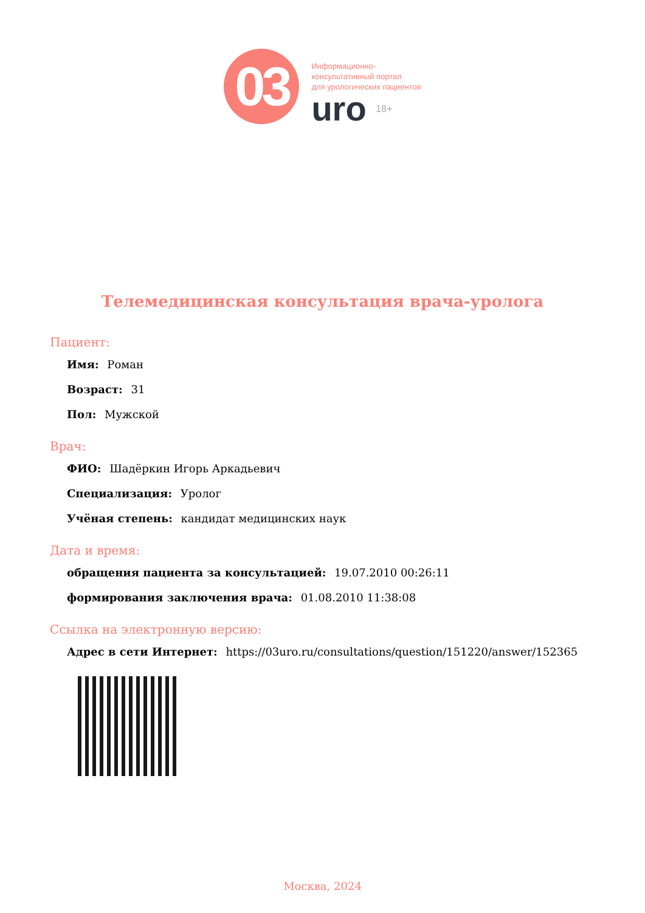03
Информационно-
консультативный портал
для урологических пациентов
uro 18+
Телемедицинская консультация врача-уролога
Пациент:
Имя: Роман
Возраст: 31
Пол: Мужской
Врач:
ФИО: Шадёркин Игорь Аркадьевич
Специализация: Уролог
Учёная степень: кандидат медицинских наук
Дата и время:
обращения пациента за консультацией: 19.07.2010 00:26:11
формирования заключения врача: 01.08.2010 11:38:08
Ссылка на электронную версию:
Адрес в сети Интернет: https://03uro.ru/consultations/question/151220/answer/152365
Москва, 2024